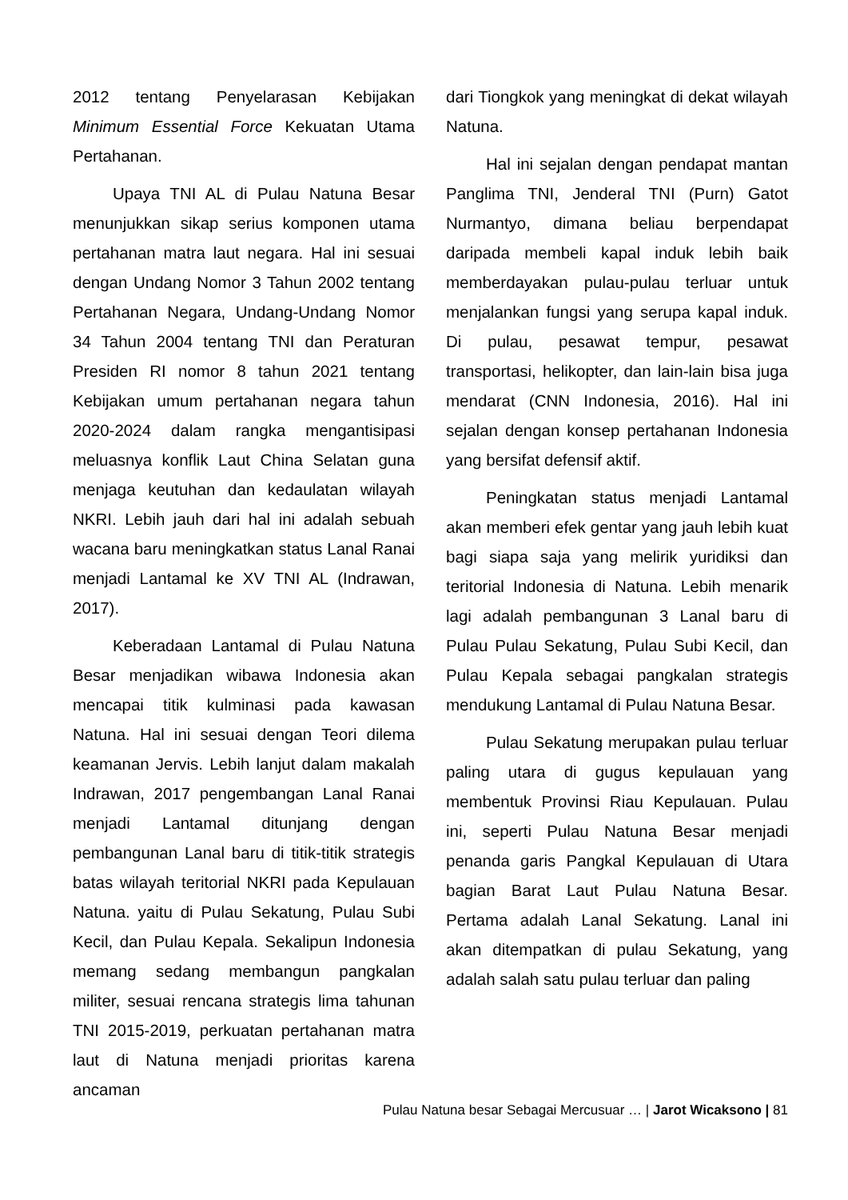2012 tentang Penyelarasan Kebijakan Minimum Essential Force Kekuatan Utama Pertahanan.
Upaya TNI AL di Pulau Natuna Besar menunjukkan sikap serius komponen utama pertahanan matra laut negara. Hal ini sesuai dengan Undang Nomor 3 Tahun 2002 tentang Pertahanan Negara, Undang-Undang Nomor 34 Tahun 2004 tentang TNI dan Peraturan Presiden RI nomor 8 tahun 2021 tentang Kebijakan umum pertahanan negara tahun 2020-2024 dalam rangka mengantisipasi meluasnya konflik Laut China Selatan guna menjaga keutuhan dan kedaulatan wilayah NKRI. Lebih jauh dari hal ini adalah sebuah wacana baru meningkatkan status Lanal Ranai menjadi Lantamal ke XV TNI AL (Indrawan, 2017).
Keberadaan Lantamal di Pulau Natuna Besar menjadikan wibawa Indonesia akan mencapai titik kulminasi pada kawasan Natuna. Hal ini sesuai dengan Teori dilema keamanan Jervis. Lebih lanjut dalam makalah Indrawan, 2017 pengembangan Lanal Ranai menjadi Lantamal ditunjang dengan pembangunan Lanal baru di titik-titik strategis batas wilayah teritorial NKRI pada Kepulauan Natuna. yaitu di Pulau Sekatung, Pulau Subi Kecil, dan Pulau Kepala. Sekalipun Indonesia memang sedang membangun pangkalan militer, sesuai rencana strategis lima tahunan TNI 2015-2019, perkuatan pertahanan matra laut di Natuna menjadi prioritas karena ancaman
dari Tiongkok yang meningkat di dekat wilayah Natuna.
Hal ini sejalan dengan pendapat mantan Panglima TNI, Jenderal TNI (Purn) Gatot Nurmantyo, dimana beliau berpendapat daripada membeli kapal induk lebih baik memberdayakan pulau-pulau terluar untuk menjalankan fungsi yang serupa kapal induk. Di pulau, pesawat tempur, pesawat transportasi, helikopter, dan lain-lain bisa juga mendarat (CNN Indonesia, 2016). Hal ini sejalan dengan konsep pertahanan Indonesia yang bersifat defensif aktif.
Peningkatan status menjadi Lantamal akan memberi efek gentar yang jauh lebih kuat bagi siapa saja yang melirik yuridiksi dan teritorial Indonesia di Natuna. Lebih menarik lagi adalah pembangunan 3 Lanal baru di Pulau Pulau Sekatung, Pulau Subi Kecil, dan Pulau Kepala sebagai pangkalan strategis mendukung Lantamal di Pulau Natuna Besar.
Pulau Sekatung merupakan pulau terluar paling utara di gugus kepulauan yang membentuk Provinsi Riau Kepulauan. Pulau ini, seperti Pulau Natuna Besar menjadi penanda garis Pangkal Kepulauan di Utara bagian Barat Laut Pulau Natuna Besar. Pertama adalah Lanal Sekatung. Lanal ini akan ditempatkan di pulau Sekatung, yang adalah salah satu pulau terluar dan paling
Pulau Natuna besar Sebagai Mercusuar … | Jarot Wicaksono | 81